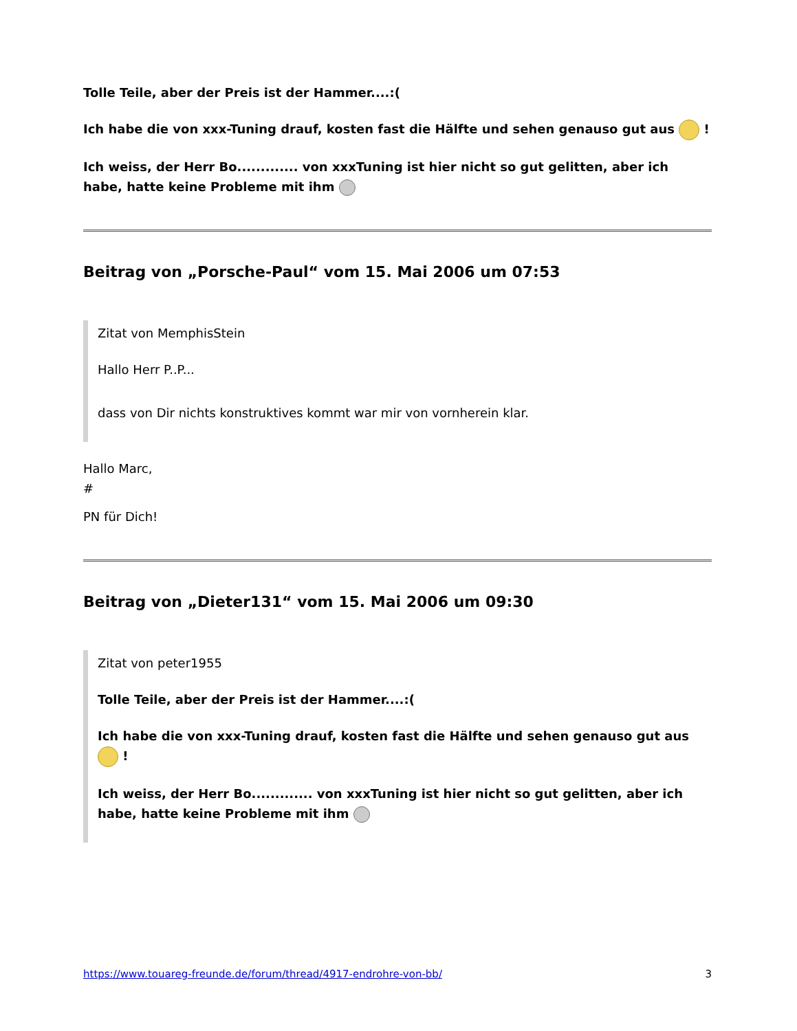Tolle Teile, aber der Preis ist der Hammer....:(
Ich habe die von xxx-Tuning drauf, kosten fast die Hälfte und sehen genauso gut aus !
Ich weiss, der Herr Bo............. von xxxTuning ist hier nicht so gut gelitten, aber ich habe, hatte keine Probleme mit ihm
Beitrag von „Porsche-Paul“ vom 15. Mai 2006 um 07:53
Zitat von MemphisStein
Hallo Herr P..P...
dass von Dir nichts konstruktives kommt war mir von vornherein klar.
Hallo Marc,
#
PN für Dich!
Beitrag von „Dieter131“ vom 15. Mai 2006 um 09:30
Zitat von peter1955
Tolle Teile, aber der Preis ist der Hammer....:(
Ich habe die von xxx-Tuning drauf, kosten fast die Hälfte und sehen genauso gut aus !
Ich weiss, der Herr Bo............. von xxxTuning ist hier nicht so gut gelitten, aber ich habe, hatte keine Probleme mit ihm
https://www.touareg-freunde.de/forum/thread/4917-endrohre-von-bb/ 3